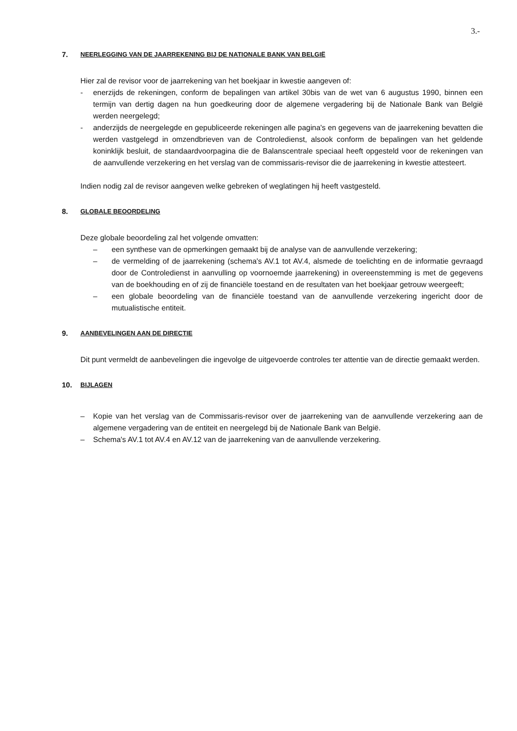3.-
7. NEERLEGGING VAN DE JAARREKENING BIJ DE NATIONALE BANK VAN BELGIË
Hier zal de revisor voor de jaarrekening van het boekjaar in kwestie aangeven of:
- enerzijds de rekeningen, conform de bepalingen van artikel 30bis van de wet van 6 augustus 1990, binnen een termijn van dertig dagen na hun goedkeuring door de algemene vergadering bij de Nationale Bank van België werden neergelegd;
- anderzijds de neergelegde en gepubliceerde rekeningen alle pagina's en gegevens van de jaarrekening bevatten die werden vastgelegd in omzendbrieven van de Controledienst, alsook conform de bepalingen van het geldende koninklijk besluit, de standaardvoorpagina die de Balanscentrale speciaal heeft opgesteld voor de rekeningen van de aanvullende verzekering en het verslag van de commissaris-revisor die de jaarrekening in kwestie attesteert.
Indien nodig zal de revisor aangeven welke gebreken of weglatingen hij heeft vastgesteld.
8. GLOBALE BEOORDELING
Deze globale beoordeling zal het volgende omvatten:
– een synthese van de opmerkingen gemaakt bij de analyse van de aanvullende verzekering;
– de vermelding of de jaarrekening (schema's AV.1 tot AV.4, alsmede de toelichting en de informatie gevraagd door de Controledienst in aanvulling op voornoemde jaarrekening) in overeenstemming is met de gegevens van de boekhouding en of zij de financiële toestand en de resultaten van het boekjaar getrouw weergeeft;
– een globale beoordeling van de financiële toestand van de aanvullende verzekering ingericht door de mutualistische entiteit.
9. AANBEVELINGEN AAN DE DIRECTIE
Dit punt vermeldt de aanbevelingen die ingevolge de uitgevoerde controles ter attentie van de directie gemaakt werden.
10. BIJLAGEN
– Kopie van het verslag van de Commissaris-revisor over de jaarrekening van de aanvullende verzekering aan de algemene vergadering van de entiteit en neergelegd bij de Nationale Bank van België.
– Schema's AV.1 tot AV.4 en AV.12 van de jaarrekening van de aanvullende verzekering.